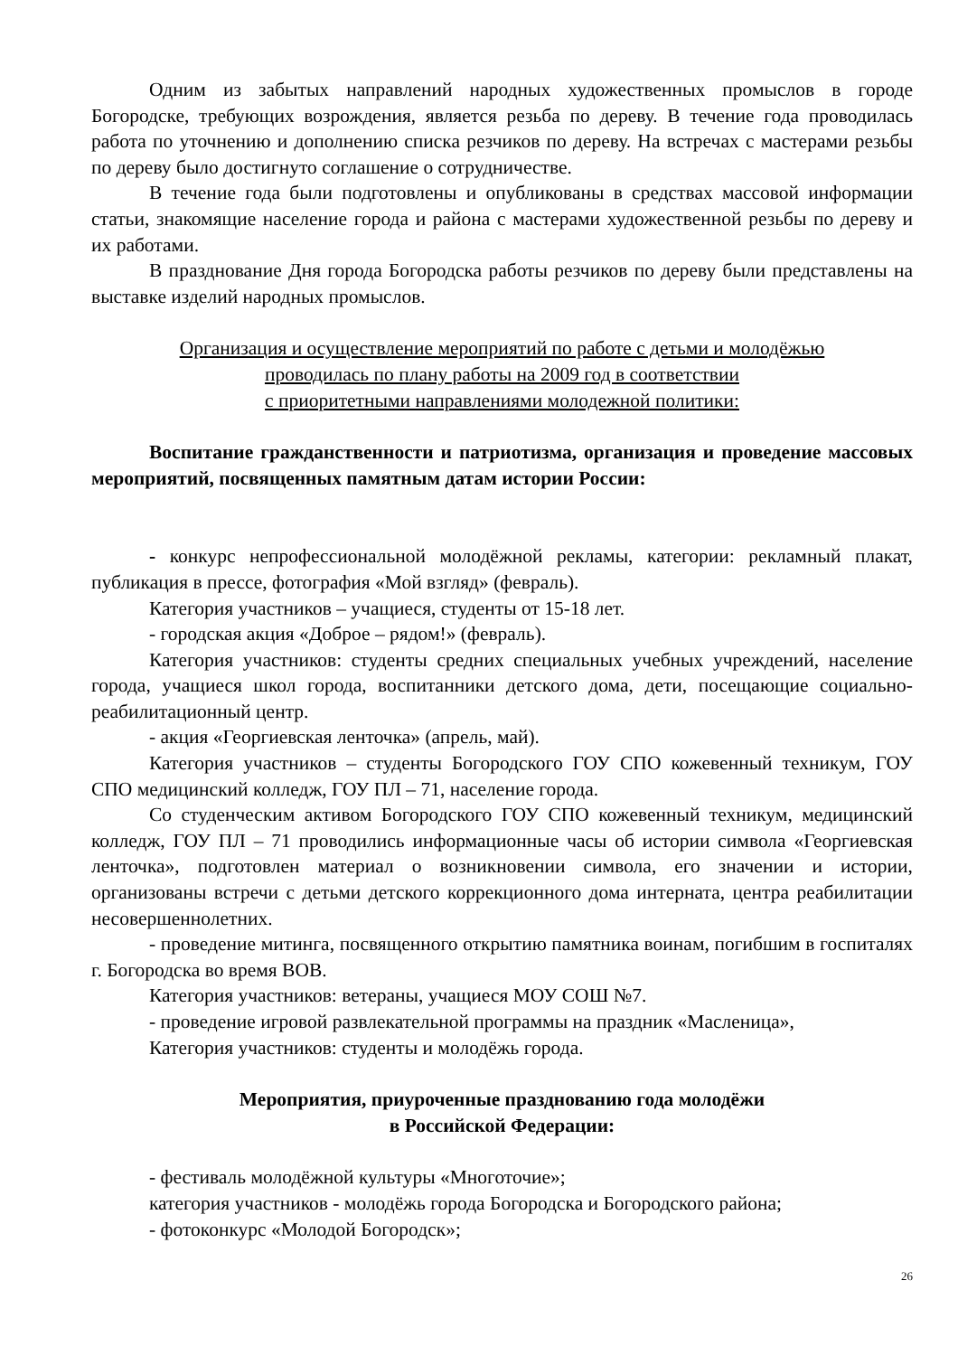Одним из забытых направлений народных художественных промыслов в городе Богородске, требующих возрождения, является резьба по дереву. В течение года проводилась работа по уточнению и дополнению списка резчиков по дереву. На встречах с мастерами резьбы по дереву было достигнуто соглашение о сотрудничестве.
В течение года были подготовлены и опубликованы в средствах массовой информации статьи, знакомящие население города и района с мастерами художественной резьбы по дереву и их работами.
В празднование Дня города Богородска работы резчиков по дереву были представлены на выставке изделий народных промыслов.
Организация и осуществление мероприятий по работе с детьми и молодёжью
проводилась по плану работы на 2009 год в соответствии
с приоритетными направлениями молодежной политики:
Воспитание гражданственности и патриотизма, организация и проведение массовых мероприятий, посвященных памятным датам истории России:
- конкурс непрофессиональной молодёжной рекламы, категории: рекламный плакат, публикация в прессе, фотография «Мой взгляд» (февраль).
Категория участников – учащиеся, студенты от 15-18 лет.
- городская акция «Доброе – рядом!» (февраль).
Категория участников: студенты средних специальных учебных учреждений, население города, учащиеся школ города, воспитанники детского дома, дети, посещающие социально-реабилитационный центр.
- акция «Георгиевская ленточка» (апрель, май).
Категория участников – студенты Богородского ГОУ СПО кожевенный техникум, ГОУ СПО медицинский колледж, ГОУ ПЛ – 71, население города.
Со студенческим активом Богородского ГОУ СПО кожевенный техникум, медицинский колледж, ГОУ ПЛ – 71 проводились информационные часы об истории символа «Георгиевская ленточка», подготовлен материал о возникновении символа, его значении и истории, организованы встречи с детьми детского коррекционного дома интерната, центра реабилитации несовершеннолетних.
- проведение митинга, посвященного открытию памятника воинам, погибшим в госпиталях г. Богородска во время ВОВ.
Категория участников: ветераны, учащиеся МОУ СОШ №7.
- проведение игровой развлекательной программы на праздник «Масленица»,
Категория участников: студенты и молодёжь города.
Мероприятия, приуроченные празднованию года молодёжи
в Российской Федерации:
- фестиваль молодёжной культуры «Многоточие»;
категория участников - молодёжь города Богородска и Богородского района;
- фотоконкурс «Молодой Богородск»;
26